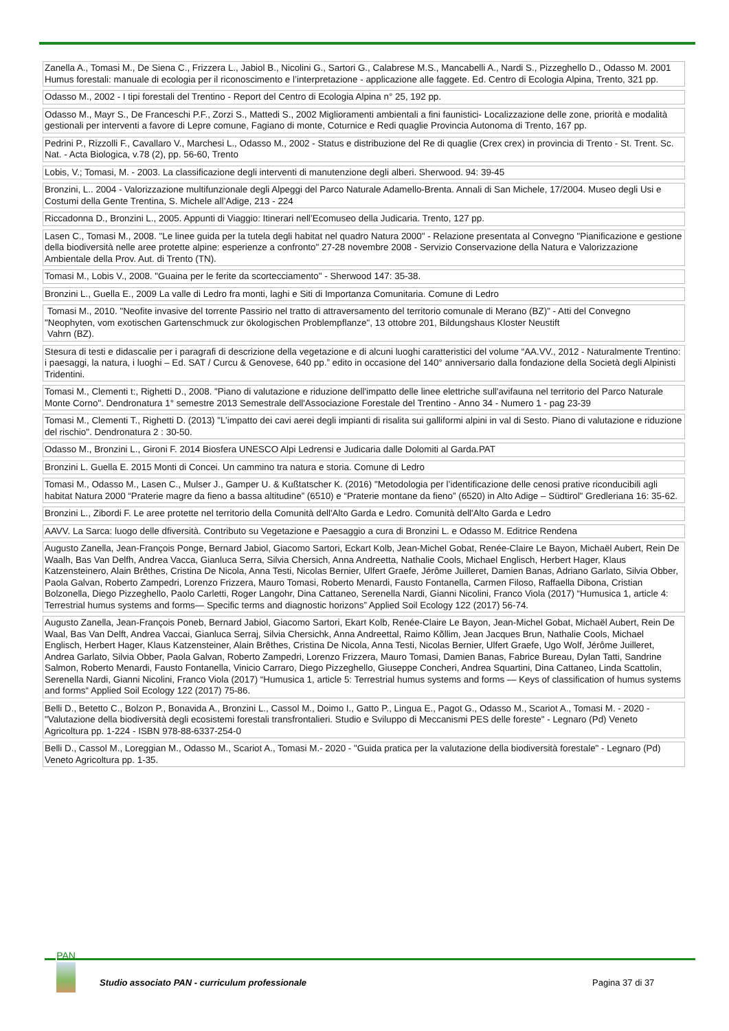| Zanella A., Tomasi M., De Siena C., Frizzera L., Jabiol B., Nicolini G., Sartori G., Calabrese M.S., Mancabelli A., Nardi S., Pizzeghello D., Odasso M. 2001 Humus forestali: manuale di ecologia per il riconoscimento e l’interpretazione - applicazione alle faggete. Ed. Centro di Ecologia Alpina, Trento, 321 pp. |
| Odasso M., 2002 - I tipi forestali del Trentino - Report del Centro di Ecologia Alpina n° 25, 192 pp. |
| Odasso M., Mayr S., De Franceschi P.F., Zorzi S., Mattedi S., 2002 Miglioramenti ambientali a fini faunistici- Localizzazione delle zone, priorità e modalità gestionali per interventi a favore di Lepre comune, Fagiano di monte, Coturnice e Redi quaglie Provincia Autonoma di Trento, 167 pp. |
| Pedrini P., Rizzolli F., Cavallaro V., Marchesi L., Odasso M., 2002 - Status e distribuzione del Re di quaglie (Crex crex) in provincia di Trento - St. Trent. Sc. Nat. - Acta Biologica, v.78 (2), pp. 56-60, Trento |
| Lobis, V.; Tomasi, M. - 2003. La classificazione degli interventi di manutenzione degli alberi. Sherwood. 94: 39-45 |
| Bronzini, L.. 2004 - Valorizzazione multifunzionale degli Alpeggi del Parco Naturale Adamello-Brenta. Annali di San Michele, 17/2004. Museo degli Usi e Costumi della Gente Trentina, S. Michele all’Adige, 213 - 224 |
| Riccadonna D., Bronzini L., 2005. Appunti di Viaggio: Itinerari nell’Ecomuseo della Judicaria. Trento, 127 pp. |
| Lasen C., Tomasi M., 2008. "Le linee guida per la tutela degli habitat nel quadro Natura 2000" - Relazione presentata al Convegno "Pianificazione e gestione della biodiversità nelle aree protette alpine: esperienze a confronto" 27-28 novembre 2008 - Servizio Conservazione della Natura e Valorizzazione Ambientale della Prov. Aut. di Trento (TN). |
| Tomasi M., Lobis V., 2008. "Guaina per le ferite da scortecciamento" - Sherwood 147: 35-38. |
| Bronzini L., Guella E., 2009 La valle di Ledro fra monti, laghi e Siti di Importanza Comunitaria. Comune di Ledro |
| Tomasi M., 2010. "Neofite invasive del torrente Passirio nel tratto di attraversamento del territorio comunale di Merano (BZ)" - Atti del Convegno "Neophyten, vom exotischen Gartenschmuck zur ökologischen Problempflanze", 13 ottobre 201, Bildungshaus Kloster Neustift Vahrn (BZ). |
| Stesura di testi e didascalie per i paragrafi di descrizione della vegetazione e di alcuni luoghi caratteristici del volume “AA.VV., 2012 - Naturalmente Trentino: i paesaggi, la natura, i luoghi – Ed. SAT / Curcu & Genovese, 640 pp.” edito in occasione del 140° anniversario dalla fondazione della Società degli Alpinisti Tridentini. |
| Tomasi M., Clementi t:, Righetti D., 2008. "Piano di valutazione e riduzione dell'impatto delle linee elettriche sull'avifauna nel territorio del Parco Naturale Monte Corno". Dendronatura 1° semestre 2013 Semestrale dell'Associazione Forestale del Trentino - Anno 34 - Numero 1 - pag 23-39 |
| Tomasi M., Clementi T., Righetti D. (2013) "L’impatto dei cavi aerei degli impianti di risalita sui galliformi alpini in val di Sesto. Piano di valutazione e riduzione del rischio". Dendronatura 2 : 30-50. |
| Odasso M., Bronzini L., Gironi F. 2014 Biosfera UNESCO Alpi Ledrensi e Judicaria dalle Dolomiti al Garda.PAT |
| Bronzini L. Guella E. 2015 Monti di Concei. Un cammino tra natura e storia. Comune di Ledro |
| Tomasi M., Odasso M., Lasen C., Mulser J., Gamper U. & Kußtatscher K. (2016) "Metodologia per l’identificazione delle cenosi prative riconducibili agli habitat Natura 2000 “Praterie magre da fieno a bassa altitudine” (6510) e “Praterie montane da fieno” (6520) in Alto Adige – Südtirol" Gredleriana 16: 35-62. |
| Bronzini L., Zibordi F. Le aree protette nel territorio della Comunità dell'Alto Garda e Ledro. Comunità dell'Alto Garda e Ledro |
| AAVV. La Sarca: luogo delle dfiversità. Contributo su Vegetazione e Paesaggio a cura di Bronzini L. e Odasso M. Editrice Rendena |
| Augusto Zanella, Jean-François Ponge, Bernard Jabiol, Giacomo Sartori, Eckart Kolb, Jean-Michel Gobat, Renée-Claire Le Bayon, Michaël Aubert, Rein De Waalh, Bas Van Delfh, Andrea Vacca, Gianluca Serra, Silvia Chersich, Anna Andreetta, Nathalie Cools, Michael Englisch, Herbert Hager, Klaus Katzensteinero, Alain Brêthes, Cristina De Nicola, Anna Testi, Nicolas Bernier, Ulfert Graefe, Jérôme Juilleret, Damien Banas, Adriano Garlato, Silvia Obber, Paola Galvan, Roberto Zampedri, Lorenzo Frizzera, Mauro Tomasi, Roberto Menardi, Fausto Fontanella, Carmen Filoso, Raffaella Dibona, Cristian Bolzonella, Diego Pizzeghello, Paolo Carletti, Roger Langohr, Dina Cattaneo, Serenella Nardi, Gianni Nicolini, Franco Viola (2017) “Humusica 1, article 4: Terrestrial humus systems and forms— Specific terms and diagnostic horizons” Applied Soil Ecology 122 (2017) 56-74. |
| Augusto Zanella, Jean-François Poneb, Bernard Jabiol, Giacomo Sartori, Ekart Kolb, Renée-Claire Le Bayon, Jean-Michel Gobat, Michaël Aubert, Rein De Waal, Bas Van Delft, Andrea Vaccai, Gianluca Serraj, Silvia Chersichk, Anna Andreettal, Raimo Kõllim, Jean Jacques Brun, Nathalie Cools, Michael Englisch, Herbert Hager, Klaus Katzensteiner, Alain Brêthes, Cristina De Nicola, Anna Testi, Nicolas Bernier, Ulfert Graefe, Ugo Wolf, Jérôme Juilleret, Andrea Garlato, Silvia Obber, Paola Galvan, Roberto Zampedri, Lorenzo Frizzera, Mauro Tomasi, Damien Banas, Fabrice Bureau, Dylan Tatti, Sandrine Salmon, Roberto Menardi, Fausto Fontanella, Vinicio Carraro, Diego Pizzeghello, Giuseppe Concheri, Andrea Squartini, Dina Cattaneo, Linda Scattolin, Serenella Nardi, Gianni Nicolini, Franco Viola (2017) “Humusica 1, article 5: Terrestrial humus systems and forms — Keys of classification of humus systems and forms“ Applied Soil Ecology 122 (2017) 75-86. |
| Belli D., Betetto C., Bolzon P., Bonavida A., Bronzini L., Cassol M., Doimo I., Gatto P., Lingua E., Pagot G., Odasso M., Scariot A., Tomasi M. - 2020 - "Valutazione della biodiversità degli ecosistemi forestali transfrontalieri. Studio e Sviluppo di Meccanismi PES delle foreste" - Legnaro (Pd) Veneto Agricoltura pp. 1-224 - ISBN 978-88-6337-254-0 |
| Belli D., Cassol M., Loreggian M., Odasso M., Scariot A., Tomasi M.- 2020 - "Guida pratica per la valutazione della biodiversità forestale" - Legnaro (Pd) Veneto Agricoltura pp. 1-35. |
PAN
Studio associato PAN - curriculum professionale
Pagina 37 di 37